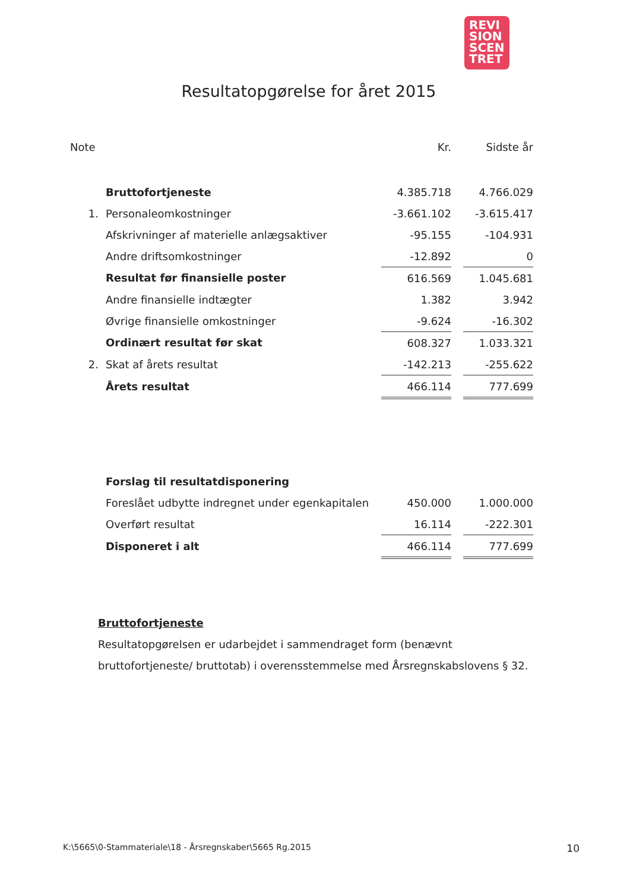REVI
SION
SCEN
TRET
Resultatopgørelse for året 2015
| Note | | Kr. | | Sidste år |
| --- | --- | --- | --- | --- |
| | Bruttofortjeneste | 4.385.718 | | 4.766.029 |
| 1. | Personaleomkostninger | -3.661.102 | | -3.615.417 |
| | Afskrivninger af materielle anlægsaktiver | -95.155 | | -104.931 |
| | Andre driftsomkostninger | -12.892 | | 0 |
| | Resultat før finansielle poster | 616.569 | | 1.045.681 |
| | Andre finansielle indtægter | 1.382 | | 3.942 |
| | Øvrige finansielle omkostninger | -9.624 | | -16.302 |
| | Ordinært resultat før skat | 608.327 | | 1.033.321 |
| 2. | Skat af årets resultat | -142.213 | | -255.622 |
| | Årets resultat | 466.114 | | 777.699 |
| | Forslag til resultatdisponering | | | |
| | Foreslået udbytte indregnet under egenkapitalen | 450.000 | | 1.000.000 |
| | Overført resultat | 16.114 | | -222.301 |
| | Disponeret i alt | 466.114 | | 777.699 |
Bruttofortjeneste
Resultatopgørelsen er udarbejdet i sammendraget form (benævnt bruttofortjeneste/ bruttotab) i overensstemmelse med Årsregnskabslovens § 32.
K:\5665\0-Stammateriale\18 - Årsregnskaber\5665 Rg.2015 10